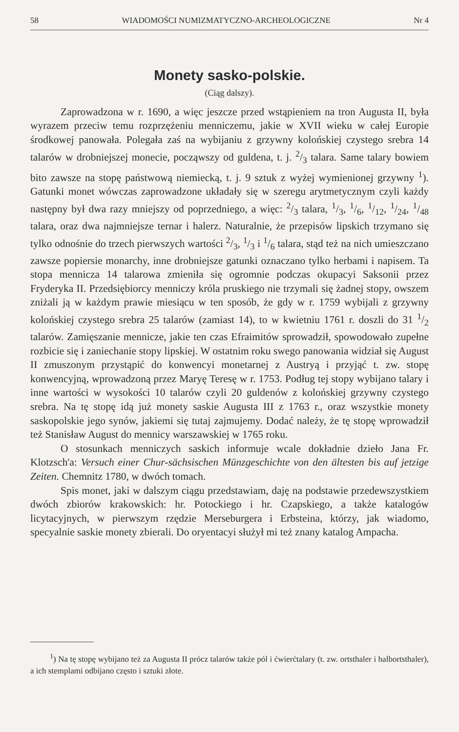58 WIADOMOŚCI NUMIZMATYCZNO-ARCHEOLOGICZNE Nr 4
Monety sasko-polskie.
(Ciąg dalszy).
Zaprowadzona w r. 1690, a więc jeszcze przed wstąpieniem na tron Augusta II, była wyrazem przeciw temu rozprzężeniu menniczemu, jakie w XVII wieku w całej Europie środkowej panowała. Polegała zaś na wybijaniu z grzywny kolońskiej czystego srebra 14 talarów w drobniejszej monecie, począwszy od guldena, t. j. 2/3 talara. Same talary bowiem bito zawsze na stopę państwową niemiecką, t. j. 9 sztuk z wyżej wymienionej grzywny <sup>1</sup>). Gatunki monet wówczas zaprowadzone układały się w szeregu arytmetycznym czyli każdy następny był dwa razy mniejszy od poprzedniego, a więc: 2/3 talara, 1/3, 1/6, 1/12, 1/24, 1/48 talara, oraz dwa najmniejsze ternar i halerz. Naturalnie, że przepisów lipskich trzymano się tylko odnośnie do trzech pierwszych wartości 2/3, 1/3 i 1/6 talara, stąd też na nich umieszczano zawsze popiersie monarchy, inne drobniejsze gatunki oznaczano tylko herbami i napisem. Ta stopa mennicza 14 talarowa zmieniła się ogromnie podczas okupacyi Saksonii przez Fryderyka II. Przedsiębiorcy menniczy króla pruskiego nie trzymali się żadnej stopy, owszem zniżali ją w każdym prawie miesiącu w ten sposób, że gdy w r. 1759 wybijali z grzywny kolońskiej czystego srebra 25 talarów (zamiast 14), to w kwietniu 1761 r. doszli do 31 1/2 talarów. Zamięszanie mennicze, jakie ten czas Efraimitów sprowadził, spowodowało zupełne rozbicie się i zaniechanie stopy lipskiej. W ostatnim roku swego panowania widział się August II zmuszonym przystąpić do konwencyi monetarnej z Austryą i przyjąć t. zw. stopę konwencyjną, wprowadzoną przez Maryę Teresę w r. 1753. Podług tej stopy wybijano talary i inne wartości w wysokości 10 talarów czyli 20 guldenów z kolońskiej grzywny czystego srebra. Na tę stopę idą już monety saskie Augusta III z 1763 r., oraz wszystkie monety saskopolskie jego synów, jakiemi się tutaj zajmujemy. Dodać należy, że tę stopę wprowadził też Stanisław August do mennicy warszawskiej w 1765 roku.
O stosunkach menniczych saskich informuje wcale dokładnie dzieło Jana Fr. Klotzsch'a: Versuch einer Chur-sächsischen Münzgeschichte von den ältesten bis auf jetzige Zeiten. Chemnitz 1780, w dwóch tomach.
Spis monet, jaki w dalszym ciągu przedstawiam, daję na podstawie przedewszystkiem dwóch zbiorów krakowskich: hr. Potockiego i hr. Czapskiego, a także katalogów licytacyjnych, w pierwszym rzędzie Merseburgera i Erbsteina, którzy, jak wiadomo, specyalnie saskie monety zbierali. Do oryentacyi służył mi też znany katalog Ampacha.
<sup>1</sup>) Na tę stopę wybijano też za Augusta II prócz talarów także pól i ćwierćtalary (t. zw. ortsthaler i halbortsthaler), a ich stemplami odbijano często i sztuki złote.